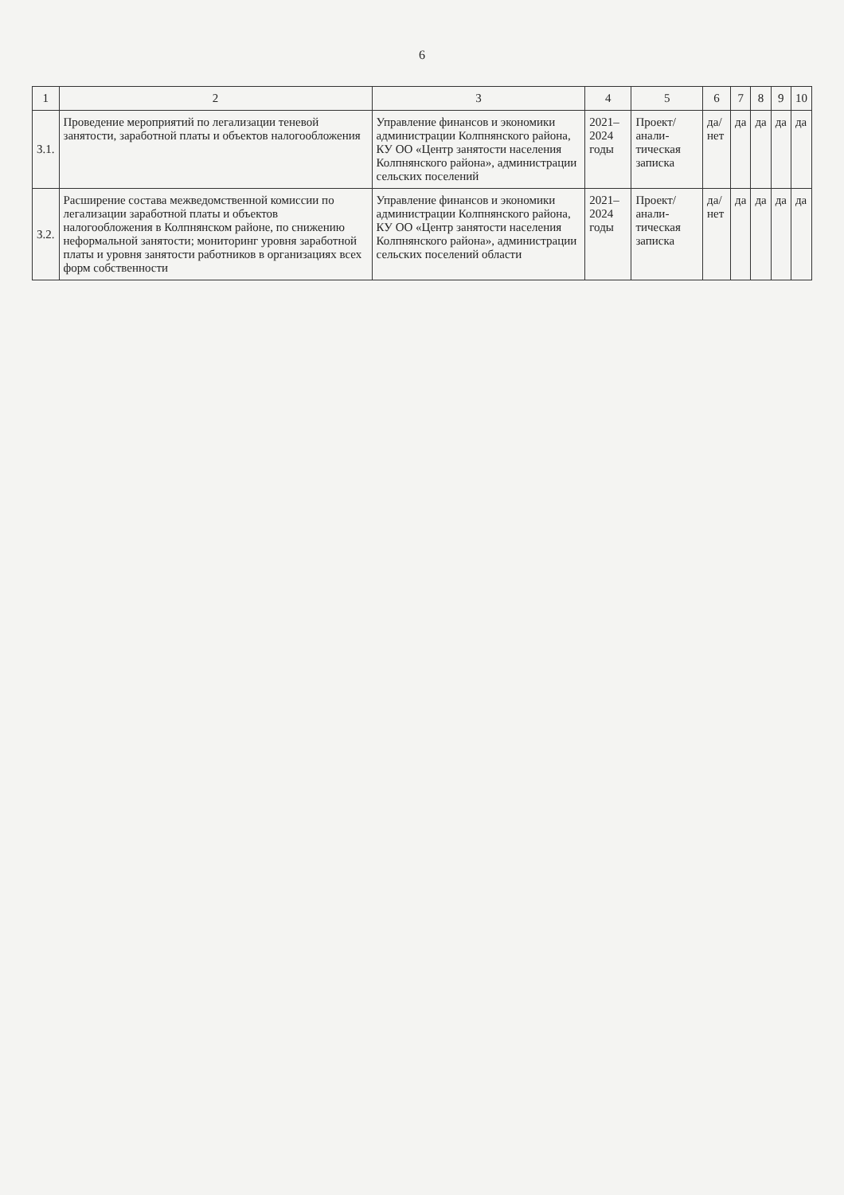6
| 1 | 2 | 3 | 4 | 5 | 6 | 7 | 8 | 9 | 10 |
| --- | --- | --- | --- | --- | --- | --- | --- | --- | --- |
| 3.1. | Проведение мероприятий по легализации теневой занятости, заработной платы и объектов налогообложения | Управление финансов и экономики администрации Колпнянского района, КУ ОО «Центр занятости населения Колпнянского района», администрации сельских поселений | 2021–2024 годы | Проект/ анали-тическая записка | да/нет | да | да | да | да |
| 3.2. | Расширение состава межведомственной комиссии по легализации заработной платы и объектов налогообложения в Колпнянском районе, по снижению неформальной занятости; мониторинг уровня заработной платы и уровня занятости работников в организациях всех форм собственности | Управление финансов и экономики администрации Колпнянского района, КУ ОО «Центр занятости населения Колпнянского района», администрации сельских поселений области | 2021–2024 годы | Проект/ анали-тическая записка | да/нет | да | да | да | да |